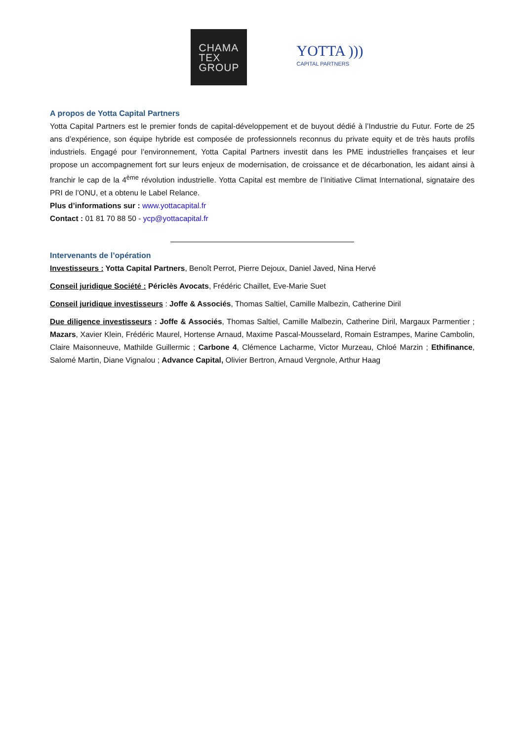CHAMA
TEX
GROUP
YOTTA )))
CAPITAL PARTNERS
A propos de Yotta Capital Partners
Yotta Capital Partners est le premier fonds de capital-développement et de buyout dédié à l’Industrie du Futur. Forte de 25 ans d’expérience, son équipe hybride est composée de professionnels reconnus du private equity et de très hauts profils industriels. Engagé pour l’environnement, Yotta Capital Partners investit dans les PME industrielles françaises et leur propose un accompagnement fort sur leurs enjeux de modernisation, de croissance et de décarbonation, les aidant ainsi à franchir le cap de la 4<sup>ème</sup> révolution industrielle. Yotta Capital est membre de l’Initiative Climat International, signataire des PRI de l’ONU, et a obtenu le Label Relance.
Plus d’informations sur : www.yottacapital.fr
Contact : 01 81 70 88 50 - ycp@yottacapital.fr
Intervenants de l’opération
Investisseurs : Yotta Capital Partners, Benoît Perrot, Pierre Dejoux, Daniel Javed, Nina Hervé
Conseil juridique Société : Périclès Avocats, Frédéric Chaillet, Eve-Marie Suet
Conseil juridique investisseurs : Joffe & Associés, Thomas Saltiel, Camille Malbezin, Catherine Diril
Due diligence investisseurs : Joffe & Associés, Thomas Saltiel, Camille Malbezin, Catherine Diril, Margaux Parmentier ; Mazars, Xavier Klein, Frédéric Maurel, Hortense Arnaud, Maxime Pascal-Mousselard, Romain Estrampes, Marine Cambolin, Claire Maisonneuve, Mathilde Guillermic ; Carbone 4, Clémence Lacharme, Victor Murzeau, Chloé Marzin ; Ethifinance, Salomé Martin, Diane Vignalou ; Advance Capital, Olivier Bertron, Arnaud Vergnole, Arthur Haag